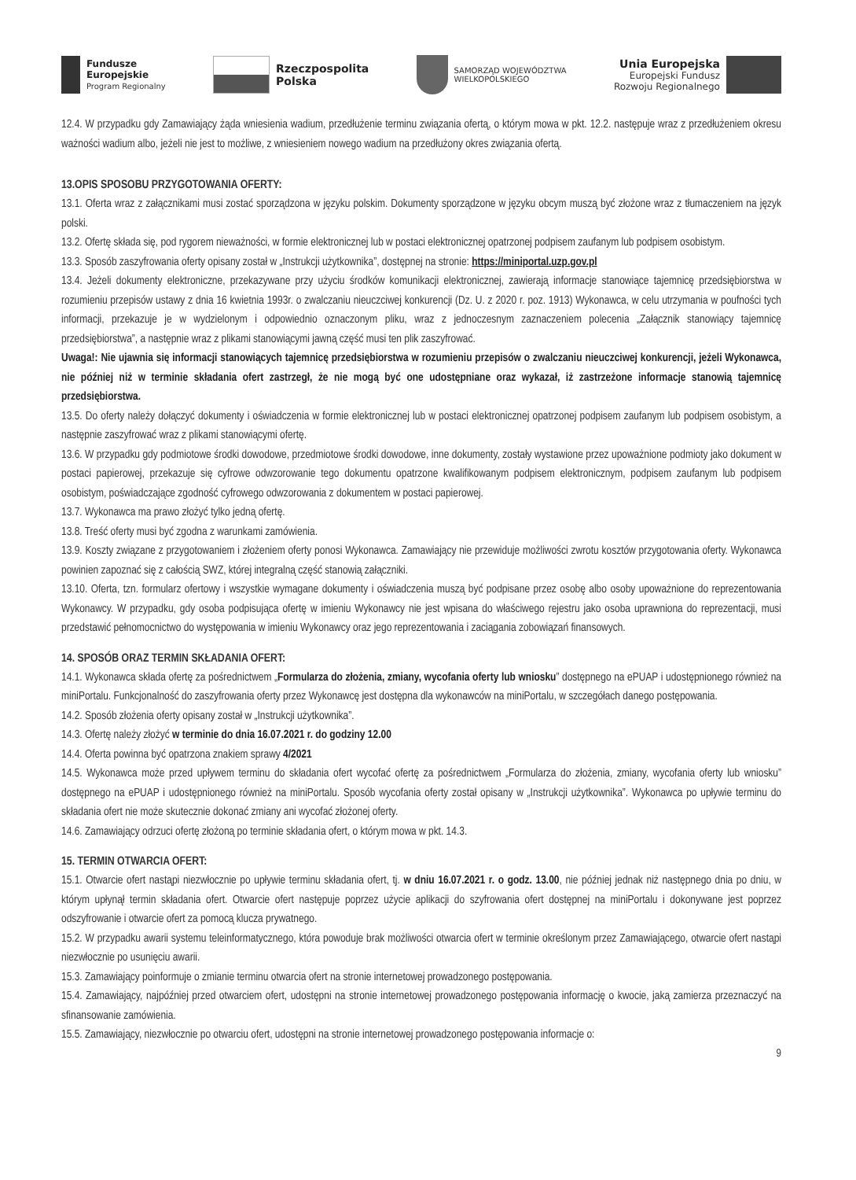Fundusze
Europejskie
Program Regionalny
Rzeczpospolita
Polska
SAMORZĄD WOJEWÓDZTWA
WIELKOPOLSKIEGO
Unia Europejska
Europejski Fundusz
Rozwoju Regionalnego
12.4. W przypadku gdy Zamawiający żąda wniesienia wadium, przedłużenie terminu związania ofertą, o którym mowa w pkt. 12.2. następuje wraz z przedłużeniem okresu ważności wadium albo, jeżeli nie jest to możliwe, z wniesieniem nowego wadium na przedłużony okres związania ofertą.
13.OPIS SPOSOBU PRZYGOTOWANIA OFERTY:
13.1. Oferta wraz z załącznikami musi zostać sporządzona w języku polskim. Dokumenty sporządzone w języku obcym muszą być złożone wraz z tłumaczeniem na język polski.
13.2. Ofertę składa się, pod rygorem nieważności, w formie elektronicznej lub w postaci elektronicznej opatrzonej podpisem zaufanym lub podpisem osobistym.
13.3. Sposób zaszyfrowania oferty opisany został w „Instrukcji użytkownika”, dostępnej na stronie: https://miniportal.uzp.gov.pl
13.4. Jeżeli dokumenty elektroniczne, przekazywane przy użyciu środków komunikacji elektronicznej, zawierają informacje stanowiące tajemnicę przedsiębiorstwa w rozumieniu przepisów ustawy z dnia 16 kwietnia 1993r. o zwalczaniu nieuczciwej konkurencji (Dz. U. z 2020 r. poz. 1913) Wykonawca, w celu utrzymania w poufności tych informacji, przekazuje je w wydzielonym i odpowiednio oznaczonym pliku, wraz z jednoczesnym zaznaczeniem polecenia „Załącznik stanowiący tajemnicę przedsiębiorstwa”, a następnie wraz z plikami stanowiącymi jawną część musi ten plik zaszyfrować.
Uwaga!: Nie ujawnia się informacji stanowiących tajemnicę przedsiębiorstwa w rozumieniu przepisów o zwalczaniu nieuczciwej konkurencji, jeżeli Wykonawca, nie później niż w terminie składania ofert zastrzegł, że nie mogą być one udostępniane oraz wykazał, iż zastrzeżone informacje stanowią tajemnicę przedsiębiorstwa.
13.5. Do oferty należy dołączyć dokumenty i oświadczenia w formie elektronicznej lub w postaci elektronicznej opatrzonej podpisem zaufanym lub podpisem osobistym, a następnie zaszyfrować wraz z plikami stanowiącymi ofertę.
13.6. W przypadku gdy podmiotowe środki dowodowe, przedmiotowe środki dowodowe, inne dokumenty, zostały wystawione przez upoważnione podmioty jako dokument w postaci papierowej, przekazuje się cyfrowe odwzorowanie tego dokumentu opatrzone kwalifikowanym podpisem elektronicznym, podpisem zaufanym lub podpisem osobistym, poświadczające zgodność cyfrowego odwzorowania z dokumentem w postaci papierowej.
13.7. Wykonawca ma prawo złożyć tylko jedną ofertę.
13.8. Treść oferty musi być zgodna z warunkami zamówienia.
13.9. Koszty związane z przygotowaniem i złożeniem oferty ponosi Wykonawca. Zamawiający nie przewiduje możliwości zwrotu kosztów przygotowania oferty. Wykonawca powinien zapoznać się z całością SWZ, której integralną część stanowią załączniki.
13.10. Oferta, tzn. formularz ofertowy i wszystkie wymagane dokumenty i oświadczenia muszą być podpisane przez osobę albo osoby upoważnione do reprezentowania Wykonawcy. W przypadku, gdy osoba podpisująca ofertę w imieniu Wykonawcy nie jest wpisana do właściwego rejestru jako osoba uprawniona do reprezentacji, musi przedstawić pełnomocnictwo do występowania w imieniu Wykonawcy oraz jego reprezentowania i zaciągania zobowiązań finansowych.
14. SPOSÓB ORAZ TERMIN SKŁADANIA OFERT:
14.1. Wykonawca składa ofertę za pośrednictwem „Formularza do złożenia, zmiany, wycofania oferty lub wniosku” dostępnego na ePUAP i udostępnionego również na miniPortalu. Funkcjonalność do zaszyfrowania oferty przez Wykonawcę jest dostępna dla wykonawców na miniPortalu, w szczegółach danego postępowania.
14.2. Sposób złożenia oferty opisany został w „Instrukcji użytkownika”.
14.3. Ofertę należy złożyć w terminie do dnia 16.07.2021 r. do godziny 12.00
14.4. Oferta powinna być opatrzona znakiem sprawy 4/2021
14.5. Wykonawca może przed upływem terminu do składania ofert wycofać ofertę za pośrednictwem „Formularza do złożenia, zmiany, wycofania oferty lub wniosku” dostępnego na ePUAP i udostępnionego również na miniPortalu. Sposób wycofania oferty został opisany w „Instrukcji użytkownika”. Wykonawca po upływie terminu do składania ofert nie może skutecznie dokonać zmiany ani wycofać złożonej oferty.
14.6. Zamawiający odrzuci ofertę złożoną po terminie składania ofert, o którym mowa w pkt. 14.3.
15. TERMIN OTWARCIA OFERT:
15.1. Otwarcie ofert nastąpi niezwłocznie po upływie terminu składania ofert, tj. w dniu 16.07.2021 r. o godz. 13.00, nie później jednak niż następnego dnia po dniu, w którym upłynął termin składania ofert. Otwarcie ofert następuje poprzez użycie aplikacji do szyfrowania ofert dostępnej na miniPortalu i dokonywane jest poprzez odszyfrowanie i otwarcie ofert za pomocą klucza prywatnego.
15.2. W przypadku awarii systemu teleinformatycznego, która powoduje brak możliwości otwarcia ofert w terminie określonym przez Zamawiającego, otwarcie ofert nastąpi niezwłocznie po usunięciu awarii.
15.3. Zamawiający poinformuje o zmianie terminu otwarcia ofert na stronie internetowej prowadzonego postępowania.
15.4. Zamawiający, najpóźniej przed otwarciem ofert, udostępni na stronie internetowej prowadzonego postępowania informację o kwocie, jaką zamierza przeznaczyć na sfinansowanie zamówienia.
15.5. Zamawiający, niezwłocznie po otwarciu ofert, udostępni na stronie internetowej prowadzonego postępowania informacje o:
9